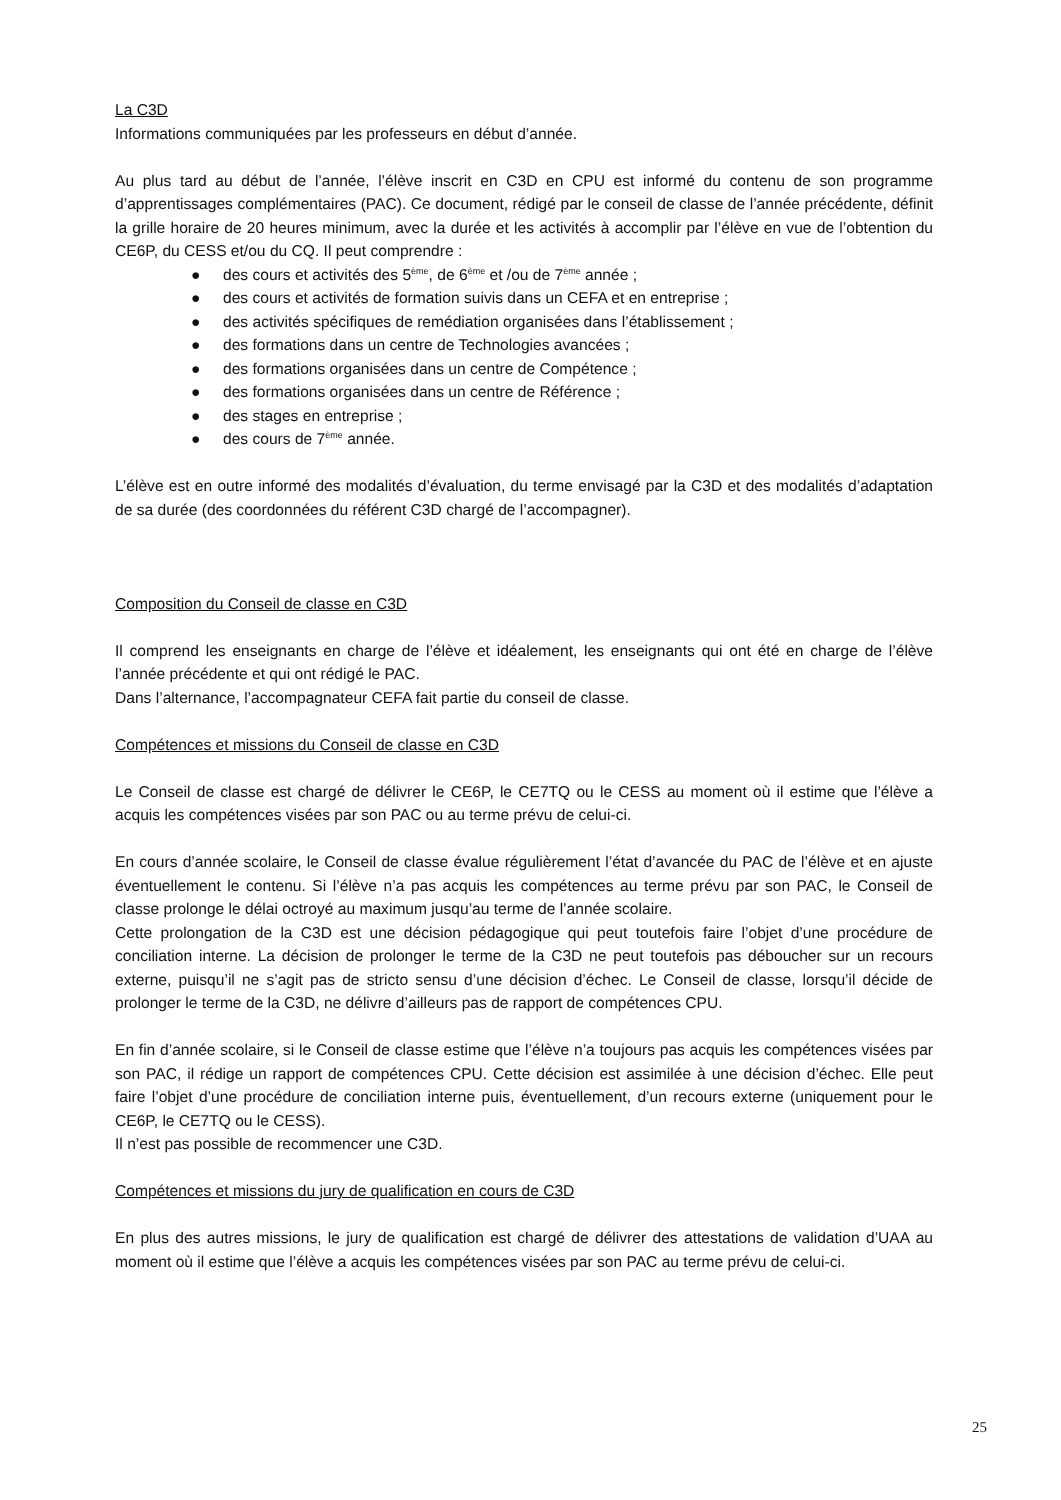La C3D
Informations communiquées par les professeurs en début d’année.
Au plus tard au début de l’année, l’élève inscrit en C3D en CPU est informé du contenu de son programme d’apprentissages complémentaires (PAC). Ce document, rédigé par le conseil de classe de l’année précédente, définit la grille horaire de 20 heures minimum, avec la durée et les activités à accomplir par l’élève en vue de l’obtention du CE6P, du CESS et/ou du CQ. Il peut comprendre :
● des cours et activités des 5<sup>ème</sup>, de 6<sup>ème</sup> et /ou de 7<sup>ème</sup> année ;
● des cours et activités de formation suivis dans un CEFA et en entreprise ;
● des activités spécifiques de remédiation organisées dans l’établissement ;
● des formations dans un centre de Technologies avancées ;
● des formations organisées dans un centre de Compétence ;
● des formations organisées dans un centre de Référence ;
● des stages en entreprise ;
● des cours de 7<sup>ème</sup> année.
L’élève est en outre informé des modalités d’évaluation, du terme envisagé par la C3D et des modalités d’adaptation de sa durée (des coordonnées du référent C3D chargé de l’accompagner).
Composition du Conseil de classe en C3D
Il comprend les enseignants en charge de l’élève et idéalement, les enseignants qui ont été en charge de l’élève l’année précédente et qui ont rédigé le PAC.
Dans l’alternance, l’accompagnateur CEFA fait partie du conseil de classe.
Compétences et missions du Conseil de classe en C3D
Le Conseil de classe est chargé de délivrer le CE6P, le CE7TQ ou le CESS au moment où il estime que l’élève a acquis les compétences visées par son PAC ou au terme prévu de celui-ci.
En cours d’année scolaire, le Conseil de classe évalue régulièrement l’état d’avancée du PAC de l’élève et en ajuste éventuellement le contenu. Si l’élève n’a pas acquis les compétences au terme prévu par son PAC, le Conseil de classe prolonge le délai octroyé au maximum jusqu’au terme de l’année scolaire.
Cette prolongation de la C3D est une décision pédagogique qui peut toutefois faire l’objet d’une procédure de conciliation interne. La décision de prolonger le terme de la C3D ne peut toutefois pas déboucher sur un recours externe, puisqu’il ne s’agit pas de stricto sensu d’une décision d’échec. Le Conseil de classe, lorsqu’il décide de prolonger le terme de la C3D, ne délivre d’ailleurs pas de rapport de compétences CPU.
En fin d’année scolaire, si le Conseil de classe estime que l’élève n’a toujours pas acquis les compétences visées par son PAC, il rédige un rapport de compétences CPU. Cette décision est assimilée à une décision d’échec. Elle peut faire l’objet d’une procédure de conciliation interne puis, éventuellement, d’un recours externe (uniquement pour le CE6P, le CE7TQ ou le CESS).
Il n’est pas possible de recommencer une C3D.
Compétences et missions du jury de qualification en cours de C3D
En plus des autres missions, le jury de qualification est chargé de délivrer des attestations de validation d’UAA au moment où il estime que l’élève a acquis les compétences visées par son PAC au terme prévu de celui-ci.
25